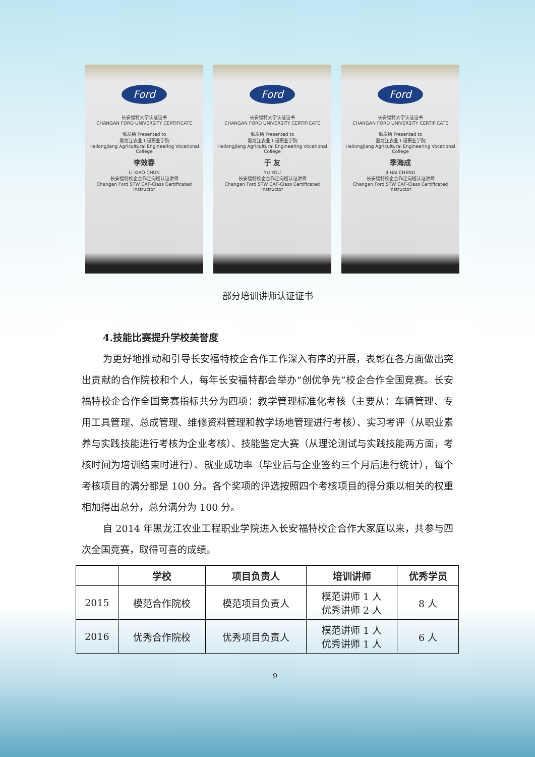Ford
长安福特大学认证证书
CHANGAN FORD UNIVERSITY CERTIFICATE
颁发给 Presented to
黑龙江农业工程职业学院
Heilongjiang Agricultural Engineering Vocational College
李效春
LI XIAO CHUN
长安福特校企合作定向班认证讲师
Changan Ford STW CAF-Class Certificated Instructor
Ford
长安福特大学认证证书
CHANGAN FORD UNIVERSITY CERTIFICATE
颁发给 Presented to
黑龙江农业工程职业学院
Heilongjiang Agricultural Engineering Vocational College
于 友
YU YOU
长安福特校企合作定向班认证讲师
Changan Ford STW CAF-Class Certificated Instructor
Ford
长安福特大学认证证书
CHANGAN FORD UNIVERSITY CERTIFICATE
颁发给 Presented to
黑龙江农业工程职业学院
Heilongjiang Agricultural Engineering Vocational College
季海成
JI HAI CHENG
长安福特校企合作定向班认证讲师
Changan Ford STW CAF-Class Certificated Instructor
部分培训讲师认证证书
4.技能比赛提升学校美誉度
为更好地推动和引导长安福特校企合作工作深入有序的开展，表彰在各方面做出突出贡献的合作院校和个人，每年长安福特都会举办“创优争先”校企合作全国竞赛。长安福特校企合作全国竞赛指标共分为四项：教学管理标准化考核（主要从：车辆管理、专用工具管理、总成管理、维修资料管理和教学场地管理进行考核）、实习考评（从职业素养与实践技能进行考核为企业考核）、技能鉴定大赛（从理论测试与实践技能两方面，考核时间为培训结束时进行）、就业成功率（毕业后与企业签约三个月后进行统计），每个考核项目的满分都是 100 分。各个奖项的评选按照四个考核项目的得分乘以相关的权重相加得出总分，总分满分为 100 分。
自 2014 年黑龙江农业工程职业学院进入长安福特校企合作大家庭以来，共参与四次全国竞赛，取得可喜的成绩。
| | 学校 | 项目负责人 | 培训讲师 | 优秀学员 |
| --- | --- | --- | --- | --- |
| 2015 | 模范合作院校 | 模范项目负责人 | 模范讲师 1 人 优秀讲师 2 人 | 8 人 |
| 2016 | 优秀合作院校 | 优秀项目负责人 | 模范讲师 1 人 优秀讲师 1 人 | 6 人 |
9